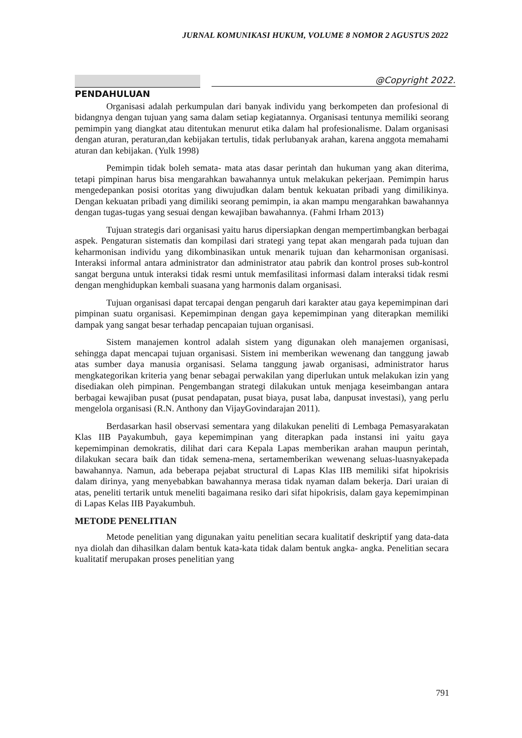JURNAL KOMUNIKASI HUKUM, VOLUME 8 NOMOR 2 AGUSTUS 2022
@Copyright 2022.
PENDAHULUAN
Organisasi adalah perkumpulan dari banyak individu yang berkompeten dan profesional di bidangnya dengan tujuan yang sama dalam setiap kegiatannya. Organisasi tentunya memiliki seorang pemimpin yang diangkat atau ditentukan menurut etika dalam hal profesionalisme. Dalam organisasi dengan aturan, peraturan,dan kebijakan tertulis, tidak perlubanyak arahan, karena anggota memahami aturan dan kebijakan. (Yulk 1998)
Pemimpin tidak boleh semata- mata atas dasar perintah dan hukuman yang akan diterima, tetapi pimpinan harus bisa mengarahkan bawahannya untuk melakukan pekerjaan. Pemimpin harus mengedepankan posisi otoritas yang diwujudkan dalam bentuk kekuatan pribadi yang dimilikinya. Dengan kekuatan pribadi yang dimiliki seorang pemimpin, ia akan mampu mengarahkan bawahannya dengan tugas-tugas yang sesuai dengan kewajiban bawahannya. (Fahmi Irham 2013)
Tujuan strategis dari organisasi yaitu harus dipersiapkan dengan mempertimbangkan berbagai aspek. Pengaturan sistematis dan kompilasi dari strategi yang tepat akan mengarah pada tujuan dan keharmonisan individu yang dikombinasikan untuk menarik tujuan dan keharmonisan organisasi. Interaksi informal antara administrator dan administrator atau pabrik dan kontrol proses sub-kontrol sangat berguna untuk interaksi tidak resmi untuk memfasilitasi informasi dalam interaksi tidak resmi dengan menghidupkan kembali suasana yang harmonis dalam organisasi.
Tujuan organisasi dapat tercapai dengan pengaruh dari karakter atau gaya kepemimpinan dari pimpinan suatu organisasi. Kepemimpinan dengan gaya kepemimpinan yang diterapkan memiliki dampak yang sangat besar terhadap pencapaian tujuan organisasi.
Sistem manajemen kontrol adalah sistem yang digunakan oleh manajemen organisasi, sehingga dapat mencapai tujuan organisasi. Sistem ini memberikan wewenang dan tanggung jawab atas sumber daya manusia organisasi. Selama tanggung jawab organisasi, administrator harus mengkategorikan kriteria yang benar sebagai perwakilan yang diperlukan untuk melakukan izin yang disediakan oleh pimpinan. Pengembangan strategi dilakukan untuk menjaga keseimbangan antara berbagai kewajiban pusat (pusat pendapatan, pusat biaya, pusat laba, danpusat investasi), yang perlu mengelola organisasi (R.N. Anthony dan VijayGovindarajan 2011).
Berdasarkan hasil observasi sementara yang dilakukan peneliti di Lembaga Pemasyarakatan Klas IIB Payakumbuh, gaya kepemimpinan yang diterapkan pada instansi ini yaitu gaya kepemimpinan demokratis, dilihat dari cara Kepala Lapas memberikan arahan maupun perintah, dilakukan secara baik dan tidak semena-mena, sertamemberikan wewenang seluas-luasnyakepada bawahannya. Namun, ada beberapa pejabat structural di Lapas Klas IIB memiliki sifat hipokrisis dalam dirinya, yang menyebabkan bawahannya merasa tidak nyaman dalam bekerja. Dari uraian di atas, peneliti tertarik untuk meneliti bagaimana resiko dari sifat hipokrisis, dalam gaya kepemimpinan di Lapas Kelas IIB Payakumbuh.
METODE PENELITIAN
Metode penelitian yang digunakan yaitu penelitian secara kualitatif deskriptif yang data-data nya diolah dan dihasilkan dalam bentuk kata-kata tidak dalam bentuk angka- angka. Penelitian secara kualitatif merupakan proses penelitian yang
791